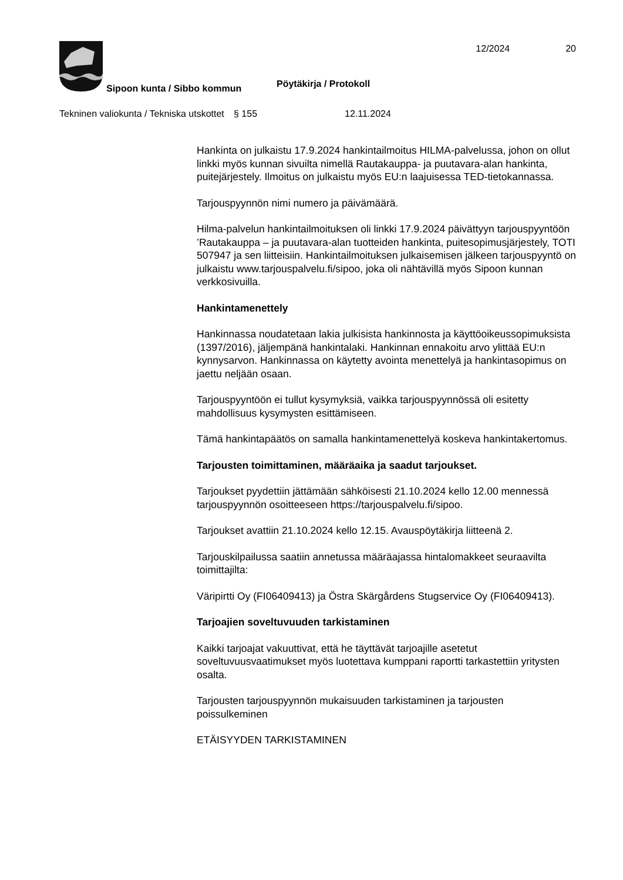Sipoon kunta / Sibbo kommun
Pöytäkirja / Protokoll
12/2024 20
Tekninen valiokunta / Tekniska utskottet
§ 155 12.11.2024
Hankinta on julkaistu 17.9.2024 hankintailmoitus HILMA-palvelussa, johon on ollut linkki myös kunnan sivuilta nimellä Rautakauppa- ja puutavara-alan hankinta, puitejärjestely. Ilmoitus on julkaistu myös EU:n laajuisessa TED-tietokannassa.
Tarjouspyynnön nimi numero ja päivämäärä.
Hilma-palvelun hankintailmoituksen oli linkki 17.9.2024 päivättyyn tarjouspyyntöön ’Rautakauppa – ja puutavara-alan tuotteiden hankinta, puitesopimusjärjestely, TOTI 507947 ja sen liitteisiin. Hankintailmoituksen julkaisemisen jälkeen tarjouspyyntö on julkaistu www.tarjouspalvelu.fi/sipoo, joka oli nähtävillä myös Sipoon kunnan verkkosivuilla.
Hankintamenettely
Hankinnassa noudatetaan lakia julkisista hankinnosta ja käyttöoikeussopimuksista (1397/2016), jäljempänä hankintalaki. Hankinnan ennakoitu arvo ylittää EU:n kynnysarvon. Hankinnassa on käytetty avointa menettelyä ja hankintasopimus on jaettu neljään osaan.
Tarjouspyyntöön ei tullut kysymyksiä, vaikka tarjouspyynnössä oli esitetty mahdollisuus kysymysten esittämiseen.
Tämä hankintapäätös on samalla hankintamenettelyä koskeva hankintakertomus.
Tarjousten toimittaminen, määräaika ja saadut tarjoukset.
Tarjoukset pyydettiin jättämään sähköisesti 21.10.2024 kello 12.00 mennessä tarjouspyynnön osoitteeseen https://tarjouspalvelu.fi/sipoo.
Tarjoukset avattiin 21.10.2024 kello 12.15. Avauspöytäkirja liitteenä 2.
Tarjouskilpailussa saatiin annetussa määräajassa hintalomakkeet seuraavilta toimittajilta:
Väripirtti Oy (FI06409413) ja Östra Skärgårdens Stugservice Oy (FI06409413).
Tarjoajien soveltuvuuden tarkistaminen
Kaikki tarjoajat vakuuttivat, että he täyttävät tarjoajille asetetut soveltuvuusvaatimukset myös luotettava kumppani raportti tarkastettiin yritysten osalta.
Tarjousten tarjouspyynnön mukaisuuden tarkistaminen ja tarjousten poissulkeminen
ETÄISYYDEN TARKISTAMINEN